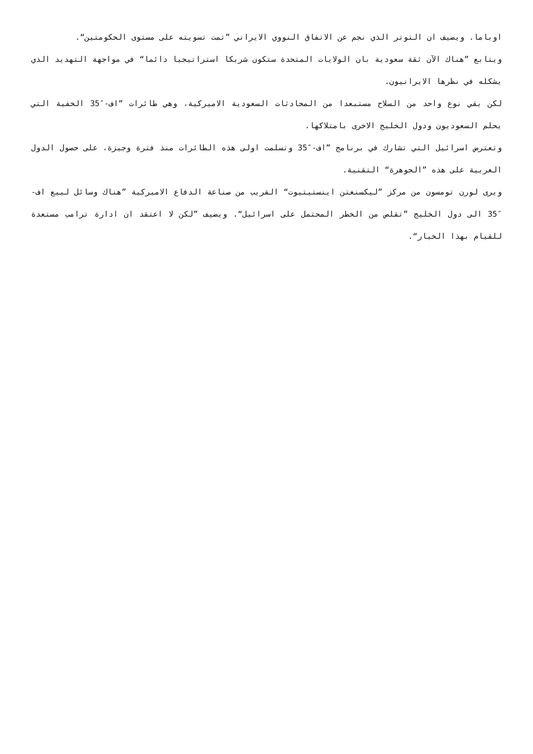اوباما. ويضيف ان التوتر الذي نجم عن الاتفاق النووي الايراني ”تمت تسويته على مستوى الحكومتين“.
ويتابع ”هناك الآن ثقة سعودية بان الولايات المتحدة ستكون شريكا استراتيجيا دائما“ في مواجهة التهديد الذي يشكله في نظرها الايرانيون.
لكن بقي نوع واحد من السلاح مستبعدا من المحادثات السعودية الاميركية، وهي طائرات ”اف-″35 الخفية التي يحلم السعوديون ودول الخليج الاخرى بامتلاكها.
وتعترض اسرائيل التي تشارك في برنامج ”اف-″35 وتسلمت اولى هذه الطائرات منذ فترة وجيزة، على حصول الدول العربية على هذه ”الجوهرة“ التقنية.
ويرى لورن تومسون من مركز ”ليكسنغتن اينستيتيوت“ القريب من صناعة الدفاع الاميركية ”هناك وسائل لبيع اف-″35 الى دول الخليج ”تقلص من الخطر المحتمل على اسرائيل“. ويضيف ”لكن لا اعتقد ان ادارة ترامب مستعدة للقيام بهذا الخيار“.